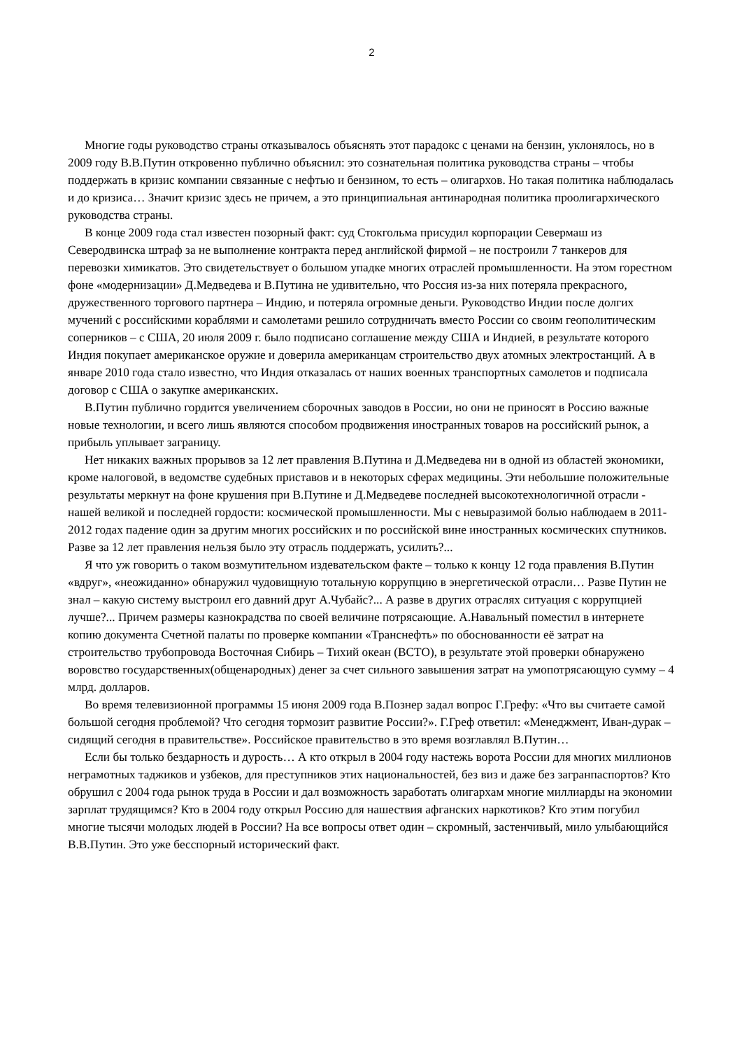2
Многие годы руководство страны отказывалось объяснять этот парадокс с ценами на бензин, уклонялось, но в 2009 году В.В.Путин откровенно публично объяснил: это сознательная политика руководства страны – чтобы поддержать в кризис компании связанные с нефтью и бензином, то есть – олигархов. Но такая политика наблюдалась и до кризиса… Значит кризис здесь не причем, а это принципиальная антинародная политика проолигархического руководства страны.
В конце 2009 года стал известен позорный факт: суд Стокгольма присудил корпорации Севермаш из Северодвинска штраф за не выполнение контракта перед английской фирмой – не построили 7 танкеров для перевозки химикатов. Это свидетельствует о большом упадке многих отраслей промышленности. На этом горестном фоне «модернизации» Д.Медведева и В.Путина не удивительно, что Россия из-за них потеряла прекрасного, дружественного торгового партнера – Индию, и потеряла огромные деньги. Руководство Индии после долгих мучений с российскими кораблями и самолетами решило сотрудничать вместо России со своим геополитическим соперников – с США, 20 июля 2009 г. было подписано соглашение между США и Индией, в результате которого Индия покупает американское оружие и доверила американцам строительство двух атомных электростанций. А в январе 2010 года стало известно, что Индия отказалась от наших военных транспортных самолетов и подписала договор с США о закупке американских.
В.Путин публично гордится увеличением сборочных заводов в России, но они не приносят в Россию важные новые технологии, и всего лишь являются способом продвижения иностранных товаров на российский рынок, а прибыль уплывает заграницу.
Нет никаких важных прорывов за 12 лет правления В.Путина и Д.Медведева ни в одной из областей экономики, кроме налоговой, в ведомстве судебных приставов и в некоторых сферах медицины. Эти небольшие положительные результаты меркнут на фоне крушения при В.Путине и Д.Медведеве последней высокотехнологичной отрасли - нашей великой и последней гордости: космической промышленности. Мы с невыразимой болью наблюдаем в 2011-2012 годах падение один за другим многих российских и по российской вине иностранных космических спутников. Разве за 12 лет правления нельзя было эту отрасль поддержать, усилить?...
Я что уж говорить о таком возмутительном издевательском факте – только к концу 12 года правления В.Путин «вдруг», «неожиданно» обнаружил чудовищную тотальную коррупцию в энергетической отрасли… Разве Путин не знал – какую систему выстроил его давний друг А.Чубайс?... А разве в других отраслях ситуация с коррупцией лучше?... Причем размеры казнокрадства по своей величине потрясающие. А.Навальный поместил в интернете копию документа Счетной палаты по проверке компании «Транснефть» по обоснованности её затрат на строительство трубопровода Восточная Сибирь – Тихий океан (ВСТО), в результате этой проверки обнаружено воровство государственных(общенародных) денег за счет сильного завышения затрат на умопотрясающую сумму – 4 млрд. долларов.
Во время телевизионной программы 15 июня 2009 года В.Познер задал вопрос Г.Грефу: «Что вы считаете самой большой сегодня проблемой? Что сегодня тормозит развитие России?». Г.Греф ответил: «Менеджмент, Иван-дурак – сидящий сегодня в правительстве». Российское правительство в это время возглавлял В.Путин…
Если бы только бездарность и дурость… А кто открыл в 2004 году настежь ворота России для многих миллионов неграмотных таджиков и узбеков, для преступников этих национальностей, без виз и даже без загранпаспортов? Кто обрушил с 2004 года рынок труда в России и дал возможность заработать олигархам многие миллиарды на экономии зарплат трудящимся? Кто в 2004 году открыл Россию для нашествия афганских наркотиков? Кто этим погубил многие тысячи молодых людей в России? На все вопросы ответ один – скромный, застенчивый, мило улыбающийся В.В.Путин. Это уже бесспорный исторический факт.